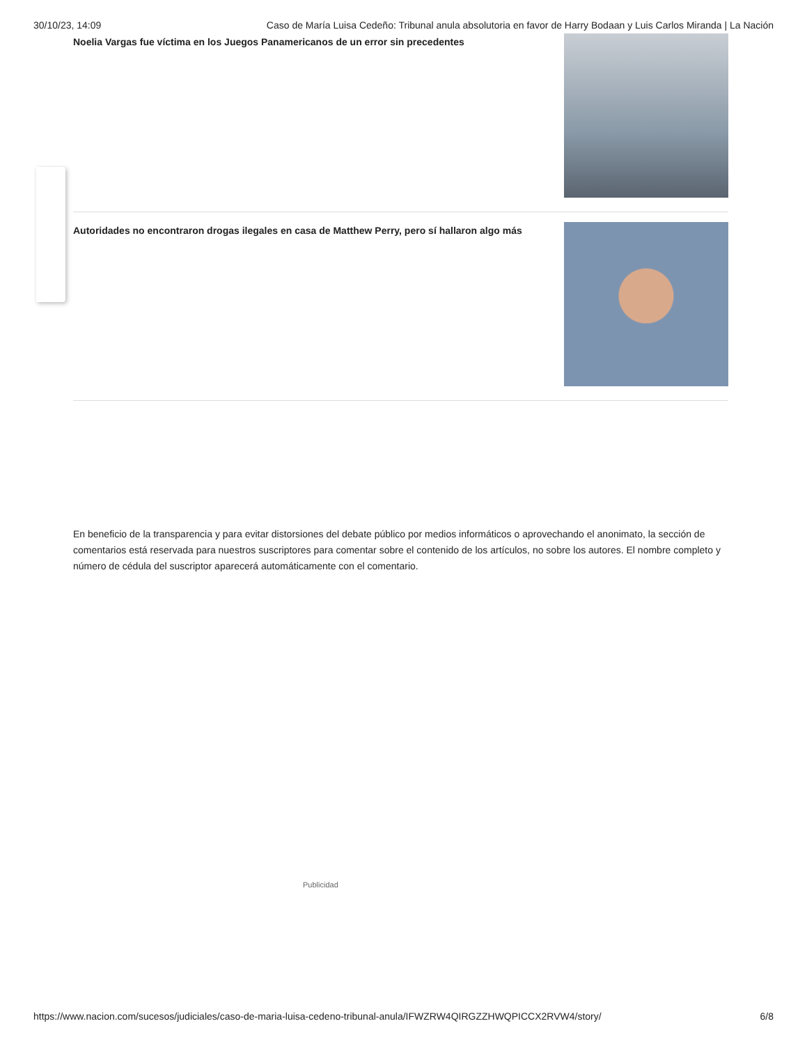30/10/23, 14:09 Caso de María Luisa Cedeño: Tribunal anula absolutoria en favor de Harry Bodaan y Luis Carlos Miranda | La Nación
Noelia Vargas fue víctima en los Juegos Panamericanos de un error sin precedentes
Autoridades no encontraron drogas ilegales en casa de Matthew Perry, pero sí hallaron algo más
En beneficio de la transparencia y para evitar distorsiones del debate público por medios informáticos o aprovechando el anonimato, la sección de comentarios está reservada para nuestros suscriptores para comentar sobre el contenido de los artículos, no sobre los autores. El nombre completo y número de cédula del suscriptor aparecerá automáticamente con el comentario.
Publicidad
https://www.nacion.com/sucesos/judiciales/caso-de-maria-luisa-cedeno-tribunal-anula/IFWZRW4QIRGZZHWQPICCX2RVW4/story/ 6/8